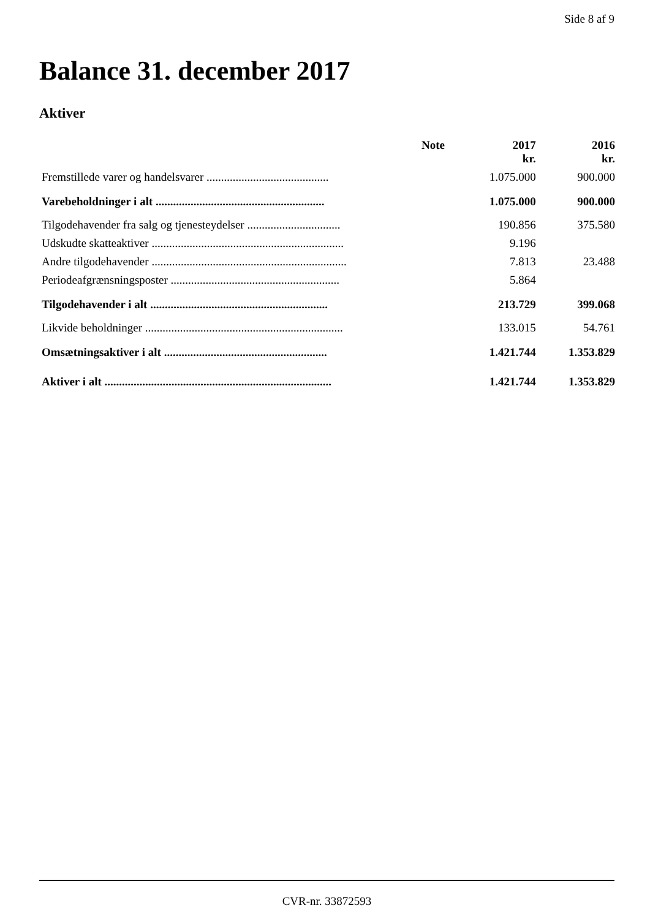Side 8 af 9
Balance 31. december 2017
Aktiver
| | Note | 2017 kr. | 2016 kr. |
| --- | --- | --- | --- |
| Fremstillede varer og handelsvarer .......................................... | | 1.075.000 | 900.000 |
| Varebeholdninger i alt .......................................................... | | 1.075.000 | 900.000 |
| Tilgodehavender fra salg og tjenesteydelser ................................ | | 190.856 | 375.580 |
| Udskudte skatteaktiver .................................................................. | | 9.196 | |
| Andre tilgodehavender ................................................................... | | 7.813 | 23.488 |
| Periodeafgrænsningsposter .......................................................... | | 5.864 | |
| Tilgodehavender i alt ............................................................. | | 213.729 | 399.068 |
| Likvide beholdninger .................................................................... | | 133.015 | 54.761 |
| Omsætningsaktiver i alt ........................................................ | | 1.421.744 | 1.353.829 |
| Aktiver i alt .............................................................................. | | 1.421.744 | 1.353.829 |
CVR-nr. 33872593